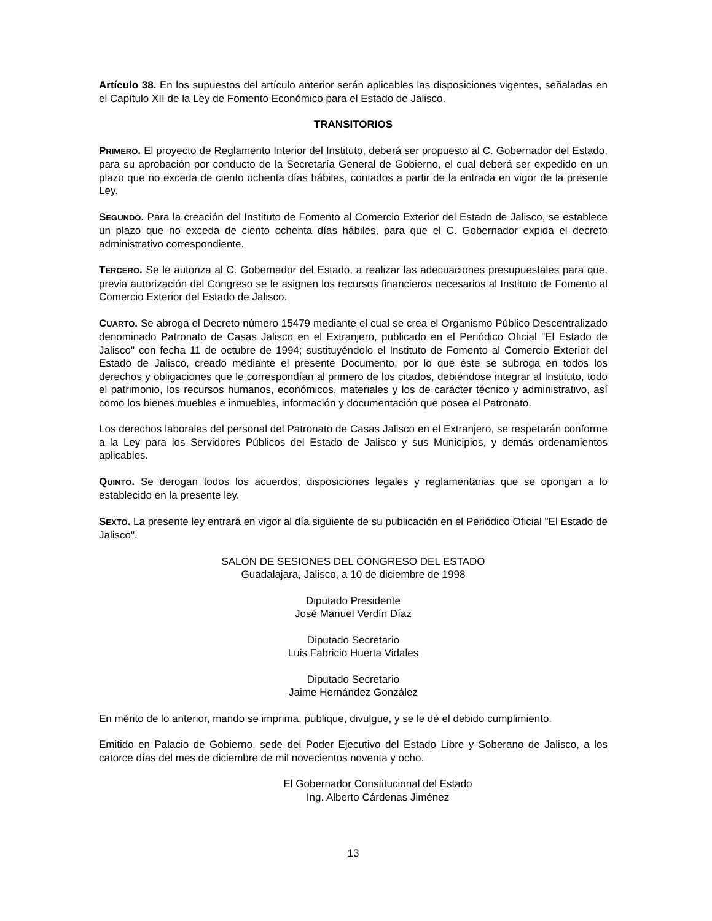Artículo 38. En los supuestos del artículo anterior serán aplicables las disposiciones vigentes, señaladas en el Capítulo XII de la Ley de Fomento Económico para el Estado de Jalisco.
TRANSITORIOS
PRIMERO. El proyecto de Reglamento Interior del Instituto, deberá ser propuesto al C. Gobernador del Estado, para su aprobación por conducto de la Secretaría General de Gobierno, el cual deberá ser expedido en un plazo que no exceda de ciento ochenta días hábiles, contados a partir de la entrada en vigor de la presente Ley.
SEGUNDO. Para la creación del Instituto de Fomento al Comercio Exterior del Estado de Jalisco, se establece un plazo que no exceda de ciento ochenta días hábiles, para que el C. Gobernador expida el decreto administrativo correspondiente.
TERCERO. Se le autoriza al C. Gobernador del Estado, a realizar las adecuaciones presupuestales para que, previa autorización del Congreso se le asignen los recursos financieros necesarios al Instituto de Fomento al Comercio Exterior del Estado de Jalisco.
CUARTO. Se abroga el Decreto número 15479 mediante el cual se crea el Organismo Público Descentralizado denominado Patronato de Casas Jalisco en el Extranjero, publicado en el Periódico Oficial "El Estado de Jalisco" con fecha 11 de octubre de 1994; sustituyéndolo el Instituto de Fomento al Comercio Exterior del Estado de Jalisco, creado mediante el presente Documento, por lo que éste se subroga en todos los derechos y obligaciones que le correspondían al primero de los citados, debiéndose integrar al Instituto, todo el patrimonio, los recursos humanos, económicos, materiales y los de carácter técnico y administrativo, así como los bienes muebles e inmuebles, información y documentación que posea el Patronato.
Los derechos laborales del personal del Patronato de Casas Jalisco en el Extranjero, se respetarán conforme a la Ley para los Servidores Públicos del Estado de Jalisco y sus Municipios, y demás ordenamientos aplicables.
QUINTO. Se derogan todos los acuerdos, disposiciones legales y reglamentarias que se opongan a lo establecido en la presente ley.
SEXTO. La presente ley entrará en vigor al día siguiente de su publicación en el Periódico Oficial "El Estado de Jalisco".
SALON DE SESIONES DEL CONGRESO DEL ESTADO
Guadalajara, Jalisco, a 10 de diciembre de 1998
Diputado Presidente
José Manuel Verdín Díaz
Diputado Secretario
Luis Fabricio Huerta Vidales
Diputado Secretario
Jaime Hernández González
En mérito de lo anterior, mando se imprima, publique, divulgue, y se le dé el debido cumplimiento.
Emitido en Palacio de Gobierno, sede del Poder Ejecutivo del Estado Libre y Soberano de Jalisco, a los catorce días del mes de diciembre de mil novecientos noventa y ocho.
El Gobernador Constitucional del Estado
Ing. Alberto Cárdenas Jiménez
13